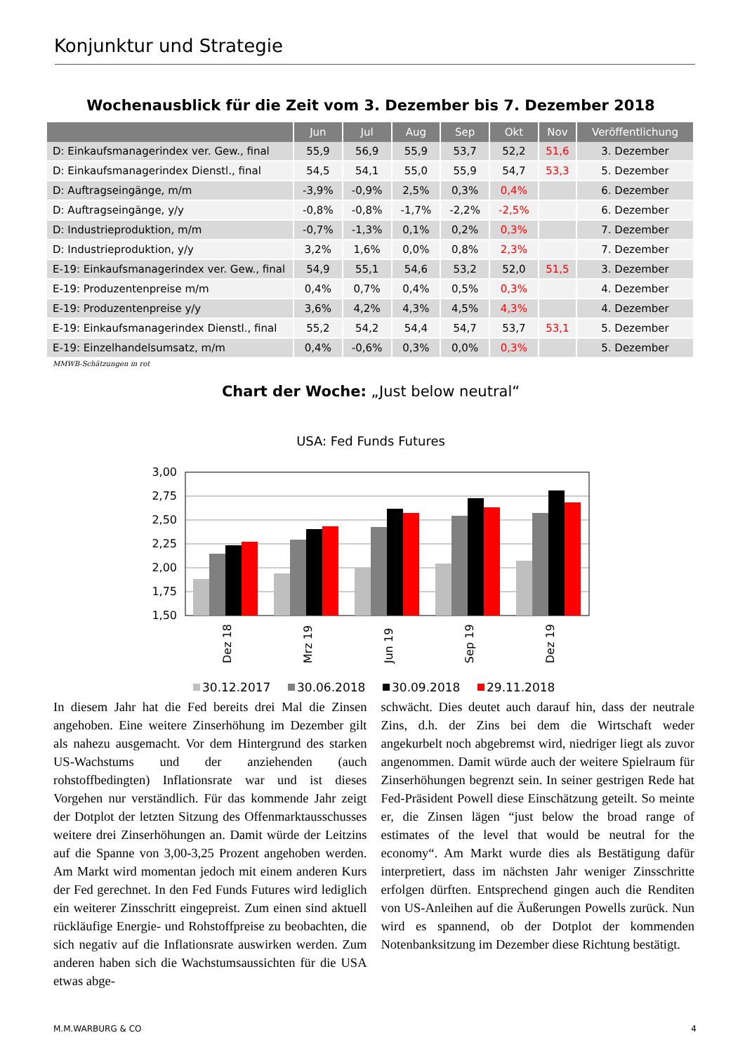Konjunktur und Strategie
Wochenausblick für die Zeit vom 3. Dezember bis 7. Dezember 2018
| | Jun | Jul | Aug | Sep | Okt | Nov | Veröffentlichung |
| --- | --- | --- | --- | --- | --- | --- | --- |
| D: Einkaufsmanagerindex ver. Gew., final | 55,9 | 56,9 | 55,9 | 53,7 | 52,2 | 51,6 | 3. Dezember |
| D: Einkaufsmanagerindex Dienstl., final | 54,5 | 54,1 | 55,0 | 55,9 | 54,7 | 53,3 | 5. Dezember |
| D: Auftragseingänge, m/m | -3,9% | -0,9% | 2,5% | 0,3% | 0,4% | | 6. Dezember |
| D: Auftragseingänge, y/y | -0,8% | -0,8% | -1,7% | -2,2% | -2,5% | | 6. Dezember |
| D: Industrieproduktion, m/m | -0,7% | -1,3% | 0,1% | 0,2% | 0,3% | | 7. Dezember |
| D: Industrieproduktion, y/y | 3,2% | 1,6% | 0,0% | 0,8% | 2,3% | | 7. Dezember |
| E-19: Einkaufsmanagerindex ver. Gew., final | 54,9 | 55,1 | 54,6 | 53,2 | 52,0 | 51,5 | 3. Dezember |
| E-19: Produzentenpreise m/m | 0,4% | 0,7% | 0,4% | 0,5% | 0,3% | | 4. Dezember |
| E-19: Produzentenpreise y/y | 3,6% | 4,2% | 4,3% | 4,5% | 4,3% | | 4. Dezember |
| E-19: Einkaufsmanagerindex Dienstl., final | 55,2 | 54,2 | 54,4 | 54,7 | 53,7 | 53,1 | 5. Dezember |
| E-19: Einzelhandelsumsatz, m/m | 0,4% | -0,6% | 0,3% | 0,0% | 0,3% | | 5. Dezember |
MMWB-Schätzungen in rot
Chart der Woche: „Just below neutral“
USA: Fed Funds Futures
3,00
2,75
2,50
2,25
2,00
1,75
1,50
Dez 18
Mrz 19
Jun 19
Sep 19
Dez 19
30.12.2017
30.06.2018
30.09.2018
29.11.2018
In diesem Jahr hat die Fed bereits drei Mal die Zinsen angehoben. Eine weitere Zinserhöhung im Dezember gilt als nahezu ausgemacht. Vor dem Hintergrund des starken US-Wachstums und der anziehenden (auch rohstoffbedingten) Inflationsrate war und ist dieses Vorgehen nur verständlich. Für das kommende Jahr zeigt der Dotplot der letzten Sitzung des Offenmarktausschusses weitere drei Zinserhöhungen an. Damit würde der Leitzins auf die Spanne von 3,00-3,25 Prozent angehoben werden. Am Markt wird momentan jedoch mit einem anderen Kurs der Fed gerechnet. In den Fed Funds Futures wird lediglich ein weiterer Zinsschritt eingepreist. Zum einen sind aktuell rückläufige Energie- und Rohstoffpreise zu beobachten, die sich negativ auf die Inflationsrate auswirken werden. Zum anderen haben sich die Wachstumsaussichten für die USA etwas abge-
schwächt. Dies deutet auch darauf hin, dass der neutrale Zins, d.h. der Zins bei dem die Wirtschaft weder angekurbelt noch abgebremst wird, niedriger liegt als zuvor angenommen. Damit würde auch der weitere Spielraum für Zinserhöhungen begrenzt sein. In seiner gestrigen Rede hat Fed-Präsident Powell diese Einschätzung geteilt. So meinte er, die Zinsen lägen “just below the broad range of estimates of the level that would be neutral for the economy“. Am Markt wurde dies als Bestätigung dafür interpretiert, dass im nächsten Jahr weniger Zinsschritte erfolgen dürften. Entsprechend gingen auch die Renditen von US-Anleihen auf die Äußerungen Powells zurück. Nun wird es spannend, ob der Dotplot der kommenden Notenbanksitzung im Dezember diese Richtung bestätigt.
M.M.WARBURG & CO 4